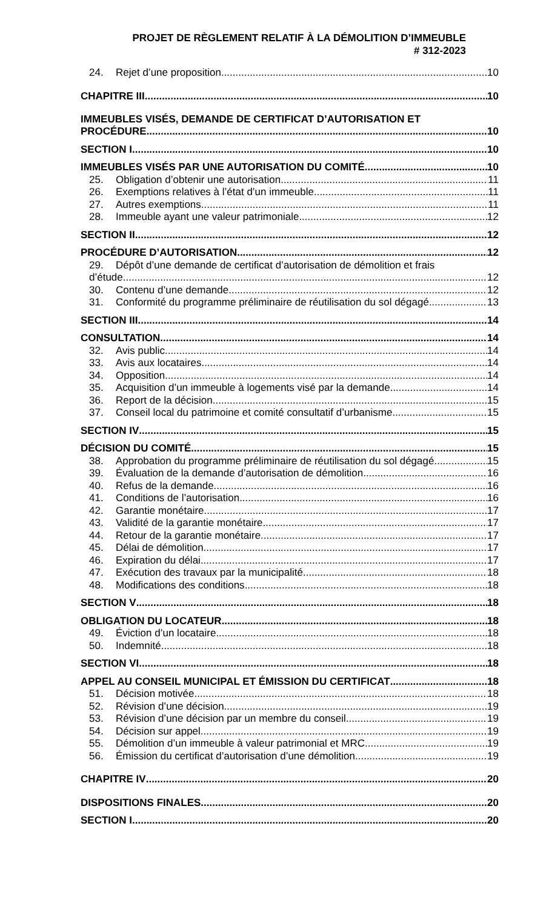PROJET DE RÈGLEMENT RELATIF À LA DÉMOLITION D’IMMEUBLE
# 312-2023
24. Rejet d’une proposition 10
CHAPITRE III 10
IMMEUBLES VISÉS, DEMANDE DE CERTIFICAT D’AUTORISATION ET
PROCÉDURE 10
SECTION I 10
IMMEUBLES VISÉS PAR UNE AUTORISATION DU COMITÉ 10
25. Obligation d’obtenir une autorisation 11
26. Exemptions relatives à l’état d’un immeuble 11
27. Autres exemptions 11
28. Immeuble ayant une valeur patrimoniale 12
SECTION II 12
PROCÉDURE D’AUTORISATION 12
29. Dépôt d’une demande de certificat d’autorisation de démolition et frais
d’étude 12
30. Contenu d’une demande 12
31. Conformité du programme préliminaire de réutilisation du sol dégagé 13
SECTION III 14
CONSULTATION 14
32. Avis public 14
33. Avis aux locataires 14
34. Opposition 14
35. Acquisition d’un immeuble à logements visé par la demande 14
36. Report de la décision 15
37. Conseil local du patrimoine et comité consultatif d’urbanisme 15
SECTION IV 15
DÉCISION DU COMITÉ 15
38. Approbation du programme préliminaire de réutilisation du sol dégagé 15
39. Évaluation de la demande d’autorisation de démolition 16
40. Refus de la demande 16
41. Conditions de l’autorisation 16
42. Garantie monétaire 17
43. Validité de la garantie monétaire 17
44. Retour de la garantie monétaire 17
45. Délai de démolition 17
46. Expiration du délai 17
47. Exécution des travaux par la municipalité 18
48. Modifications des conditions 18
SECTION V 18
OBLIGATION DU LOCATEUR 18
49. Éviction d’un locataire 18
50. Indemnité 18
SECTION VI 18
APPEL AU CONSEIL MUNICIPAL ET ÉMISSION DU CERTIFICAT 18
51. Décision motivée 18
52. Révision d’une décision 19
53. Révision d’une décision par un membre du conseil 19
54. Décision sur appel 19
55. Démolition d’un immeuble à valeur patrimonial et MRC 19
56. Émission du certificat d’autorisation d’une démolition 19
CHAPITRE IV 20
DISPOSITIONS FINALES 20
SECTION I 20